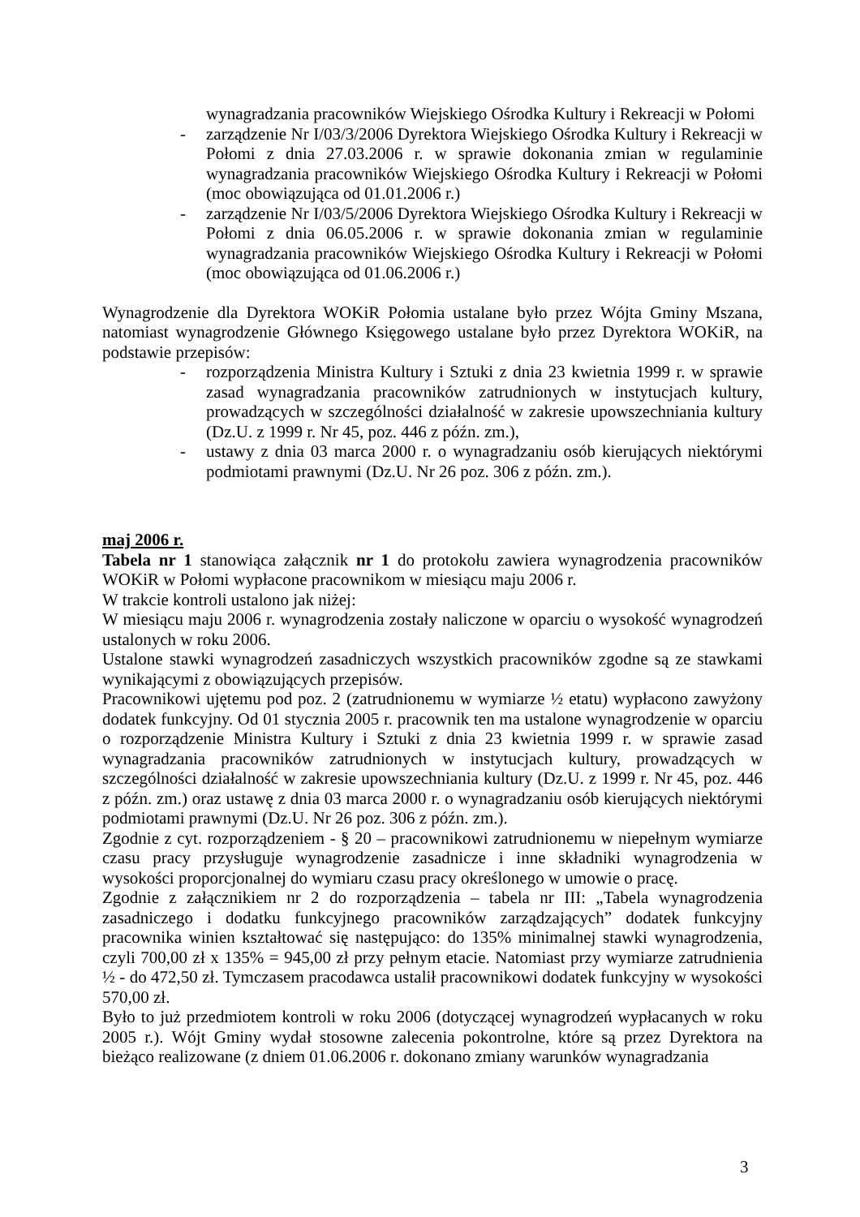wynagradzania pracowników Wiejskiego Ośrodka Kultury i Rekreacji w Połomi
- zarządzenie Nr I/03/3/2006 Dyrektora Wiejskiego Ośrodka Kultury i Rekreacji w Połomi z dnia 27.03.2006 r. w sprawie dokonania zmian w regulaminie wynagradzania pracowników Wiejskiego Ośrodka Kultury i Rekreacji w Połomi (moc obowiązująca od 01.01.2006 r.)
- zarządzenie Nr I/03/5/2006 Dyrektora Wiejskiego Ośrodka Kultury i Rekreacji w Połomi z dnia 06.05.2006 r. w sprawie dokonania zmian w regulaminie wynagradzania pracowników Wiejskiego Ośrodka Kultury i Rekreacji w Połomi (moc obowiązująca od 01.06.2006 r.)
Wynagrodzenie dla Dyrektora WOKiR Połomia ustalane było przez Wójta Gminy Mszana, natomiast wynagrodzenie Głównego Księgowego ustalane było przez Dyrektora WOKiR, na podstawie przepisów:
- rozporządzenia Ministra Kultury i Sztuki z dnia 23 kwietnia 1999 r. w sprawie zasad wynagradzania pracowników zatrudnionych w instytucjach kultury, prowadzących w szczególności działalność w zakresie upowszechniania kultury (Dz.U. z 1999 r. Nr 45, poz. 446 z późn. zm.),
- ustawy z dnia 03 marca 2000 r. o wynagradzaniu osób kierujących niektórymi podmiotami prawnymi (Dz.U. Nr 26 poz. 306 z późn. zm.).
maj 2006 r.
Tabela nr 1 stanowiąca załącznik nr 1 do protokołu zawiera wynagrodzenia pracowników WOKiR w Połomi wypłacone pracownikom w miesiącu maju 2006 r.
W trakcie kontroli ustalono jak niżej:
W miesiącu maju 2006 r. wynagrodzenia zostały naliczone w oparciu o wysokość wynagrodzeń ustalonych w roku 2006.
Ustalone stawki wynagrodzeń zasadniczych wszystkich pracowników zgodne są ze stawkami wynikającymi z obowiązujących przepisów.
Pracownikowi ujętemu pod poz. 2 (zatrudnionemu w wymiarze ½ etatu) wypłacono zawyżony dodatek funkcyjny. Od 01 stycznia 2005 r. pracownik ten ma ustalone wynagrodzenie w oparciu o rozporządzenie Ministra Kultury i Sztuki z dnia 23 kwietnia 1999 r. w sprawie zasad wynagradzania pracowników zatrudnionych w instytucjach kultury, prowadzących w szczególności działalność w zakresie upowszechniania kultury (Dz.U. z 1999 r. Nr 45, poz. 446 z późn. zm.) oraz ustawę z dnia 03 marca 2000 r. o wynagradzaniu osób kierujących niektórymi podmiotami prawnymi (Dz.U. Nr 26 poz. 306 z późn. zm.).
Zgodnie z cyt. rozporządzeniem - § 20 – pracownikowi zatrudnionemu w niepełnym wymiarze czasu pracy przysługuje wynagrodzenie zasadnicze i inne składniki wynagrodzenia w wysokości proporcjonalnej do wymiaru czasu pracy określonego w umowie o pracę.
Zgodnie z załącznikiem nr 2 do rozporządzenia – tabela nr III: „Tabela wynagrodzenia zasadniczego i dodatku funkcyjnego pracowników zarządzających” dodatek funkcyjny pracownika winien kształtować się następująco: do 135% minimalnej stawki wynagrodzenia, czyli 700,00 zł x 135% = 945,00 zł przy pełnym etacie. Natomiast przy wymiarze zatrudnienia ½ - do 472,50 zł. Tymczasem pracodawca ustalił pracownikowi dodatek funkcyjny w wysokości 570,00 zł.
Było to już przedmiotem kontroli w roku 2006 (dotyczącej wynagrodzeń wypłacanych w roku 2005 r.). Wójt Gminy wydał stosowne zalecenia pokontrolne, które są przez Dyrektora na bieżąco realizowane (z dniem 01.06.2006 r. dokonano zmiany warunków wynagradzania
3